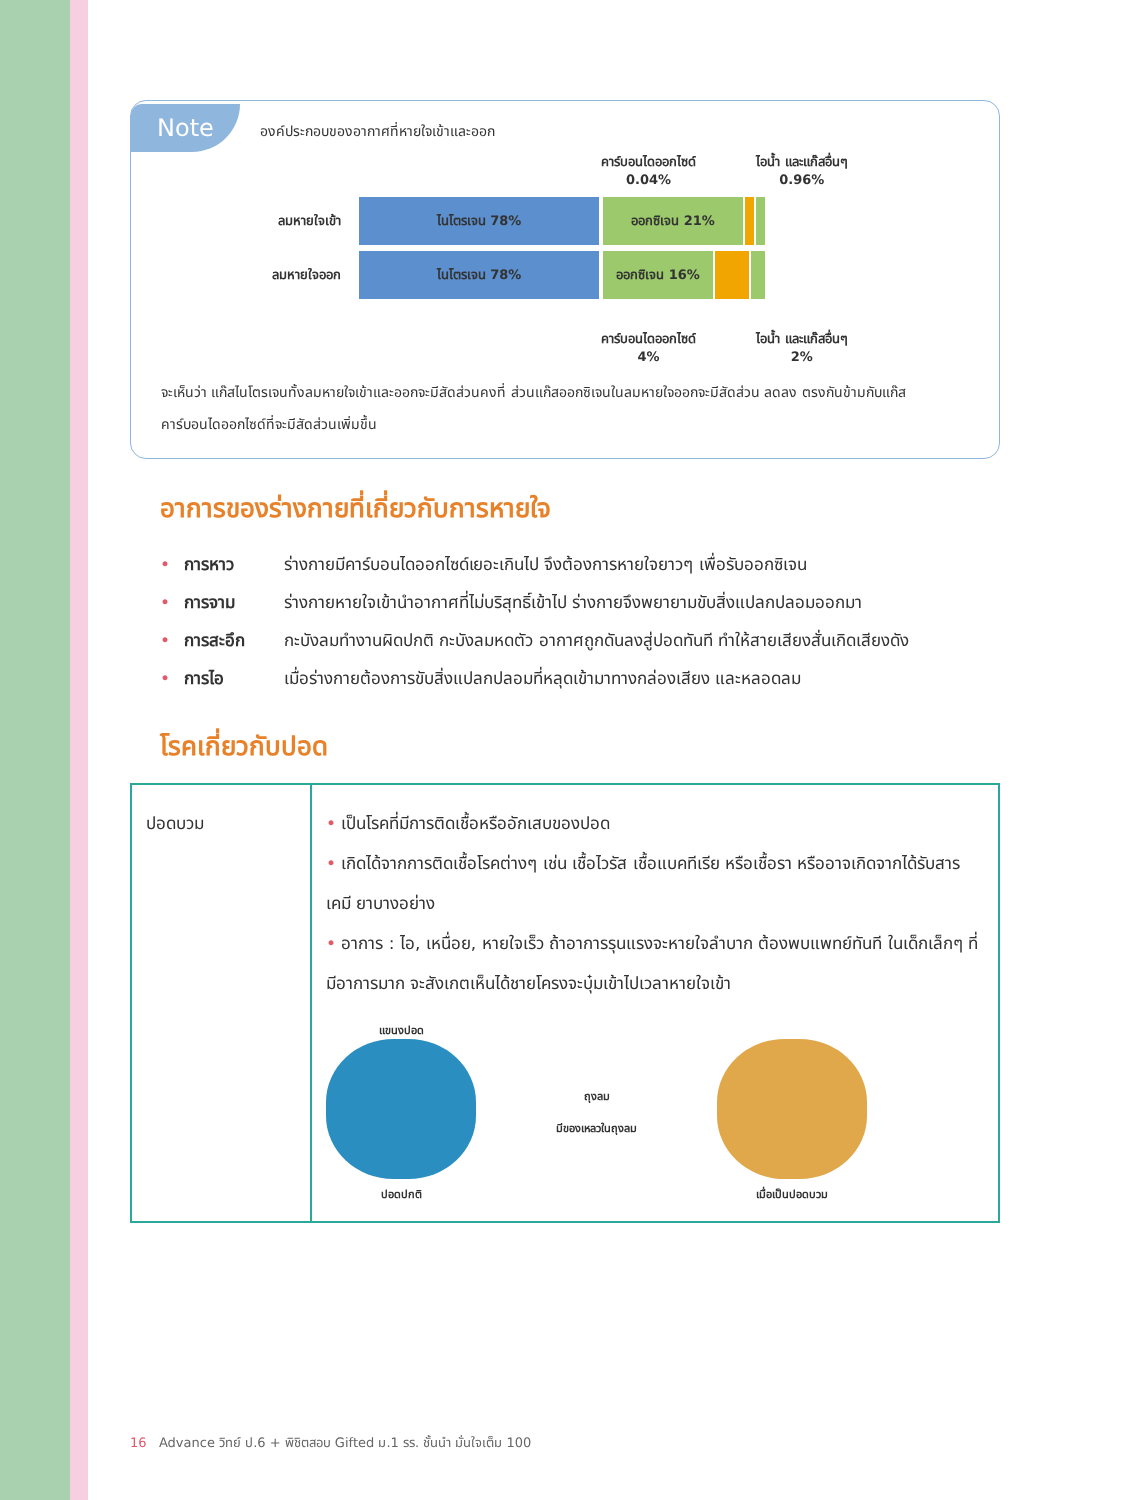Note องค์ประกอบของอากาศที่หายใจเข้าและออก
คาร์บอนไดออกไซด์
0.04%
ไอน้ำ และแก๊สอื่นๆ
0.96%
ลมหายใจเข้า
ไนโตรเจน 78% ออกซิเจน 21%
ลมหายใจออก
ไนโตรเจน 78% ออกซิเจน 16%
คาร์บอนไดออกไซด์
4%
ไอน้ำ และแก๊สอื่นๆ
2%
จะเห็นว่า แก๊สไนโตรเจนทั้งลมหายใจเข้าและออกจะมีสัดส่วนคงที่ ส่วนแก๊สออกซิเจนในลมหายใจออกจะมีสัดส่วน ลดลง ตรงกันข้ามกับแก๊สคาร์บอนไดออกไซด์ที่จะมีสัดส่วนเพิ่มขึ้น
อาการของร่างกายที่เกี่ยวกับการหายใจ
• การหาว ร่างกายมีคาร์บอนไดออกไซด์เยอะเกินไป จึงต้องการหายใจยาวๆ เพื่อรับออกซิเจน
• การจาม ร่างกายหายใจเข้านำอากาศที่ไม่บริสุทธิ์เข้าไป ร่างกายจึงพยายามขับสิ่งแปลกปลอมออกมา
• การสะอึก กะบังลมทำงานผิดปกติ กะบังลมหดตัว อากาศถูกดันลงสู่ปอดทันที ทำให้สายเสียงสั่นเกิดเสียงดัง
• การไอ เมื่อร่างกายต้องการขับสิ่งแปลกปลอมที่หลุดเข้ามาทางกล่องเสียง และหลอดลม
โรคเกี่ยวกับปอด
| ปอดบวม | • เป็นโรคที่มีการติดเชื้อหรืออักเสบของปอด • เกิดได้จากการติดเชื้อโรคต่างๆ เช่น เชื้อไวรัส เชื้อแบคทีเรีย หรือเชื้อรา หรืออาจเกิดจากได้รับสารเคมี ยาบางอย่าง • อาการ : ไอ, เหนื่อย, หายใจเร็ว ถ้าอาการรุนแรงจะหายใจลำบาก ต้องพบแพทย์ทันที ในเด็กเล็กๆ ที่มีอาการมาก จะสังเกตเห็นได้ชายโครงจะบุ๋มเข้าไปเวลาหายใจเข้า แขนงปอด ปอดปกติ ถุงลม มีของเหลวในถุงลม เมื่อเป็นปอดบวม |
16 Advance วิทย์ ป.6 + พิชิตสอบ Gifted ม.1 รร. ชั้นนำ มั่นใจเต็ม 100